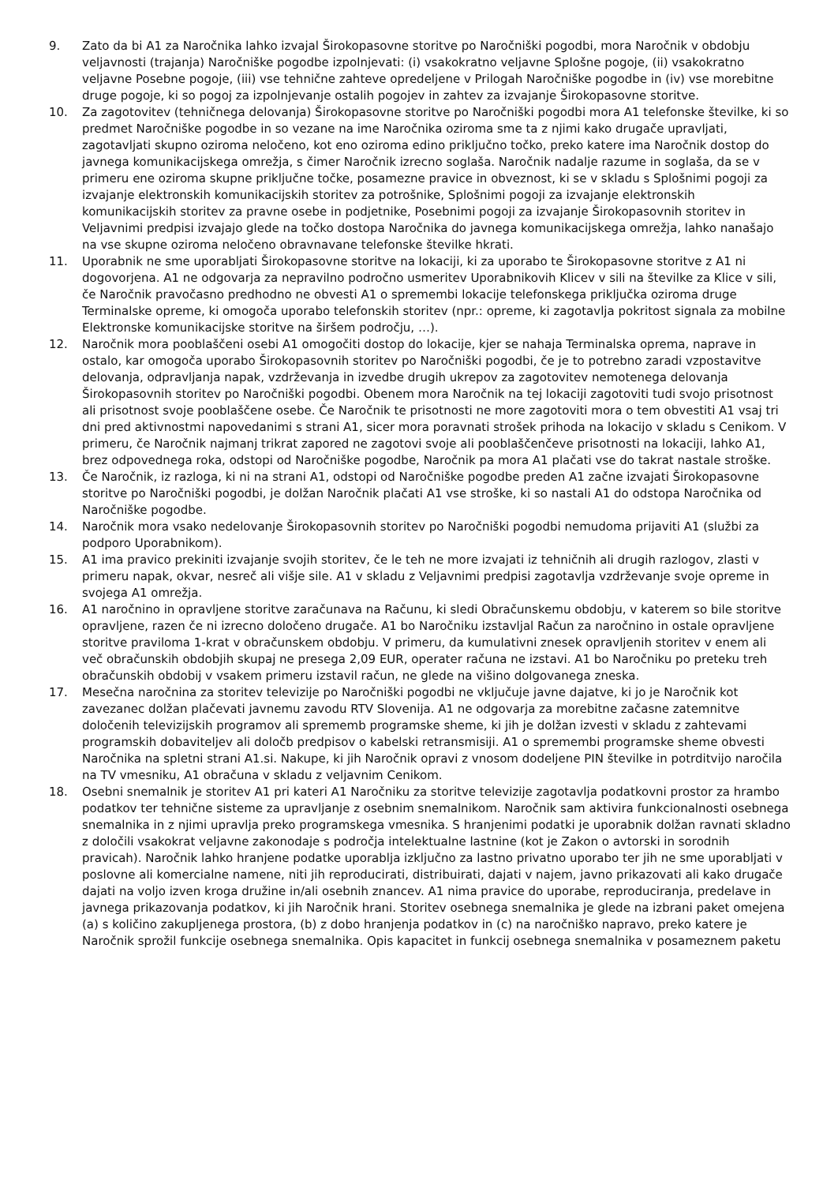9. Zato da bi A1 za Naročnika lahko izvajal Širokopasovne storitve po Naročniški pogodbi, mora Naročnik v obdobju veljavnosti (trajanja) Naročniške pogodbe izpolnjevati: (i) vsakokratno veljavne Splošne pogoje, (ii) vsakokratno veljavne Posebne pogoje, (iii) vse tehnične zahteve opredeljene v Prilogah Naročniške pogodbe in (iv) vse morebitne druge pogoje, ki so pogoj za izpolnjevanje ostalih pogojev in zahtev za izvajanje Širokopasovne storitve.
10. Za zagotovitev (tehničnega delovanja) Širokopasovne storitve po Naročniški pogodbi mora A1 telefonske številke, ki so predmet Naročniške pogodbe in so vezane na ime Naročnika oziroma sme ta z njimi kako drugače upravljati, zagotavljati skupno oziroma neločeno, kot eno oziroma edino priključno točko, preko katere ima Naročnik dostop do javnega komunikacijskega omrežja, s čimer Naročnik izrecno soglaša. Naročnik nadalje razume in soglaša, da se v primeru ene oziroma skupne priključne točke, posamezne pravice in obveznost, ki se v skladu s Splošnimi pogoji za izvajanje elektronskih komunikacijskih storitev za potrošnike, Splošnimi pogoji za izvajanje elektronskih komunikacijskih storitev za pravne osebe in podjetnike, Posebnimi pogoji za izvajanje Širokopasovnih storitev in Veljavnimi predpisi izvajajo glede na točko dostopa Naročnika do javnega komunikacijskega omrežja, lahko nanašajo na vse skupne oziroma nеločeno obravnavane telefonske številke hkrati.
11. Uporabnik ne sme uporabljati Širokopasovne storitve na lokaciji, ki za uporabo te Širokopasovne storitve z A1 ni dogovorjena. A1 ne odgovarja za nepravilno področno usmeritev Uporabnikovih Klicev v sili na številke za Klice v sili, če Naročnik pravočasno predhodno ne obvesti A1 o spremembi lokacije telefonskega priključka oziroma druge Terminalske opreme, ki omogoča uporabo telefonskih storitev (npr.: opreme, ki zagotavlja pokritost signala za mobilne Elektronske komunikacijske storitve na širšem področju, …).
12. Naročnik mora pooblaščeni osebi A1 omogočiti dostop do lokacije, kjer se nahaja Terminalska oprema, naprave in ostalo, kar omogoča uporabo Širokopasovnih storitev po Naročniški pogodbi, če je to potrebno zaradi vzpostavitve delovanja, odpravljanja napak, vzdrževanja in izvedbe drugih ukrepov za zagotovitev nemotenega delovanja Širokopasovnih storitev po Naročniški pogodbi. Obenem mora Naročnik na tej lokaciji zagotoviti tudi svojo prisotnost ali prisotnost svoje pooblaščene osebe. Če Naročnik te prisotnosti ne more zagotoviti mora o tem obvestiti A1 vsaj tri dni pred aktivnostmi napovedanimi s strani A1, sicer mora poravnati strošek prihoda na lokacijo v skladu s Cenikom. V primeru, če Naročnik najmanj trikrat zapored ne zagotovi svoje ali pooblaščenčeve prisotnosti na lokaciji, lahko A1, brez odpovednega roka, odstopi od Naročniške pogodbe, Naročnik pa mora A1 plačati vse do takrat nastale stroške.
13. Če Naročnik, iz razloga, ki ni na strani A1, odstopi od Naročniške pogodbe preden A1 začne izvajati Širokopasovne storitve po Naročniški pogodbi, je dolžan Naročnik plačati A1 vse stroške, ki so nastali A1 do odstopa Naročnika od Naročniške pogodbe.
14. Naročnik mora vsako nedelovanje Širokopasovnih storitev po Naročniški pogodbi nemudoma prijaviti A1 (službi za podporo Uporabnikom).
15. A1 ima pravico prekiniti izvajanje svojih storitev, če le teh ne more izvajati iz tehničnih ali drugih razlogov, zlasti v primeru napak, okvar, nesreč ali višje sile. A1 v skladu z Veljavnimi predpisi zagotavlja vzdrževanje svoje opreme in svojega A1 omrežja.
16. A1 naročnino in opravljene storitve zaračunava na Računu, ki sledi Obračunskemu obdobju, v katerem so bile storitve opravljene, razen če ni izrecno določeno drugače. A1 bo Naročniku izstavljal Račun za naročnino in ostale opravljene storitve praviloma 1-krat v obračunskem obdobju. V primeru, da kumulativni znesek opravljenih storitev v enem ali več obračunskih obdobjih skupaj ne presega 2,09 EUR, operater računa ne izstavi. A1 bo Naročniku po preteku treh obračunskih obdobij v vsakem primeru izstavil račun, ne glede na višino dolgovanega zneska.
17. Mesečna naročnina za storitev televizije po Naročniški pogodbi ne vključuje javne dajatve, ki jo je Naročnik kot zavezanec dolžan plačevati javnemu zavodu RTV Slovenija. A1 ne odgovarja za morebitne začasne zatemnitve določenih televizijskih programov ali sprememb programske sheme, ki jih je dolžan izvesti v skladu z zahtevami programskih dobaviteljev ali določb predpisov o kabelski retransmisiji. A1 o spremembi programske sheme obvesti Naročnika na spletni strani A1.si. Nakupe, ki jih Naročnik opravi z vnosom dodeljene PIN številke in potrditvijo naročila na TV vmesniku, A1 obračuna v skladu z veljavnim Cenikom.
18. Osebni snemalnik je storitev A1 pri kateri A1 Naročniku za storitve televizije zagotavlja podatkovni prostor za hrambo podatkov ter tehnične sisteme za upravljanje z osebnim snemalnikom. Naročnik sam aktivira funkcionalnosti osebnega snemalnika in z njimi upravlja preko programskega vmesnika. S hranjenimi podatki je uporabnik dolžan ravnati skladno z določili vsakokrat veljavne zakonodaje s področja intelektualne lastnine (kot je Zakon o avtorski in sorodnih pravicah). Naročnik lahko hranjene podatke uporablja izključno za lastno privatno uporabo ter jih ne sme uporabljati v poslovne ali komercialne namene, niti jih reproducirati, distribuirati, dajati v najem, javno prikazovati ali kako drugače dajati na voljo izven kroga družine in/ali osebnih znancev. A1 nima pravice do uporabe, reproduciranja, predelave in javnega prikazovanja podatkov, ki jih Naročnik hrani. Storitev osebnega snemalnika je glede na izbrani paket omejena (a) s količino zakupljenega prostora, (b) z dobo hranjenja podatkov in (c) na naročniško napravo, preko katere je Naročnik sprožil funkcije osebnega snemalnika. Opis kapacitet in funkcij osebnega snemalnika v posameznem paketu